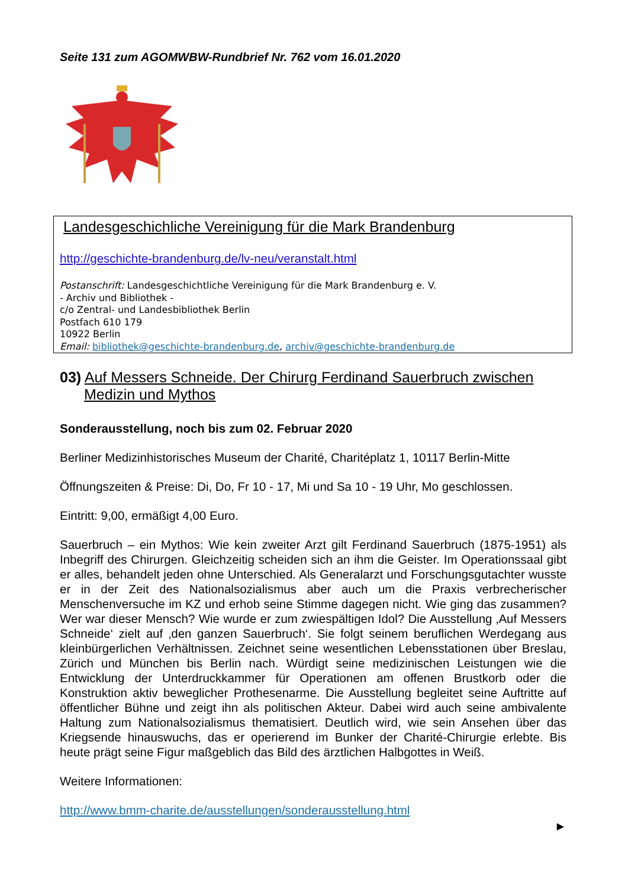Seite 131 zum AGOMWBW-Rundbrief Nr. 762 vom 16.01.2020
Landesgeschichliche Vereinigung für die Mark Brandenburg
http://geschichte-brandenburg.de/lv-neu/veranstalt.html
Postanschrift: Landesgeschichtliche Vereinigung für die Mark Brandenburg e. V.
- Archiv und Bibliothek -
c/o Zentral- und Landesbibliothek Berlin
Postfach 610 179
10922 Berlin
Email: bibliothek@geschichte-brandenburg.de, archiv@geschichte-brandenburg.de
03) Auf Messers Schneide. Der Chirurg Ferdinand Sauerbruch zwischen Medizin und Mythos
Sonderausstellung, noch bis zum 02. Februar 2020
Berliner Medizinhistorisches Museum der Charité, Charitéplatz 1, 10117 Berlin-Mitte
Öffnungszeiten & Preise: Di, Do, Fr 10 - 17, Mi und Sa 10 - 19 Uhr, Mo geschlossen.
Eintritt: 9,00, ermäßigt 4,00 Euro.
Sauerbruch – ein Mythos: Wie kein zweiter Arzt gilt Ferdinand Sauerbruch (1875-1951) als Inbegriff des Chirurgen. Gleichzeitig scheiden sich an ihm die Geister. Im Operationssaal gibt er alles, behandelt jeden ohne Unterschied. Als Generalarzt und Forschungsgutachter wusste er in der Zeit des Nationalsozialismus aber auch um die Praxis verbrecherischer Menschenversuche im KZ und erhob seine Stimme dagegen nicht. Wie ging das zusammen? Wer war dieser Mensch? Wie wurde er zum zwiespältigen Idol? Die Ausstellung ‚Auf Messers Schneide‘ zielt auf ‚den ganzen Sauerbruch‘. Sie folgt seinem beruflichen Werdegang aus kleinbürgerlichen Verhältnissen. Zeichnet seine wesentlichen Lebensstationen über Breslau, Zürich und München bis Berlin nach. Würdigt seine medizinischen Leistungen wie die Entwicklung der Unterdruckkammer für Operationen am offenen Brustkorb oder die Konstruktion aktiv beweglicher Prothesenarme. Die Ausstellung begleitet seine Auftritte auf öffentlicher Bühne und zeigt ihn als politischen Akteur. Dabei wird auch seine ambivalente Haltung zum Nationalsozialismus thematisiert. Deutlich wird, wie sein Ansehen über das Kriegsende hinauswuchs, das er operierend im Bunker der Charité-Chirurgie erlebte. Bis heute prägt seine Figur maßgeblich das Bild des ärztlichen Halbgottes in Weiß.
Weitere Informationen:
http://www.bmm-charite.de/ausstellungen/sonderausstellung.html
►